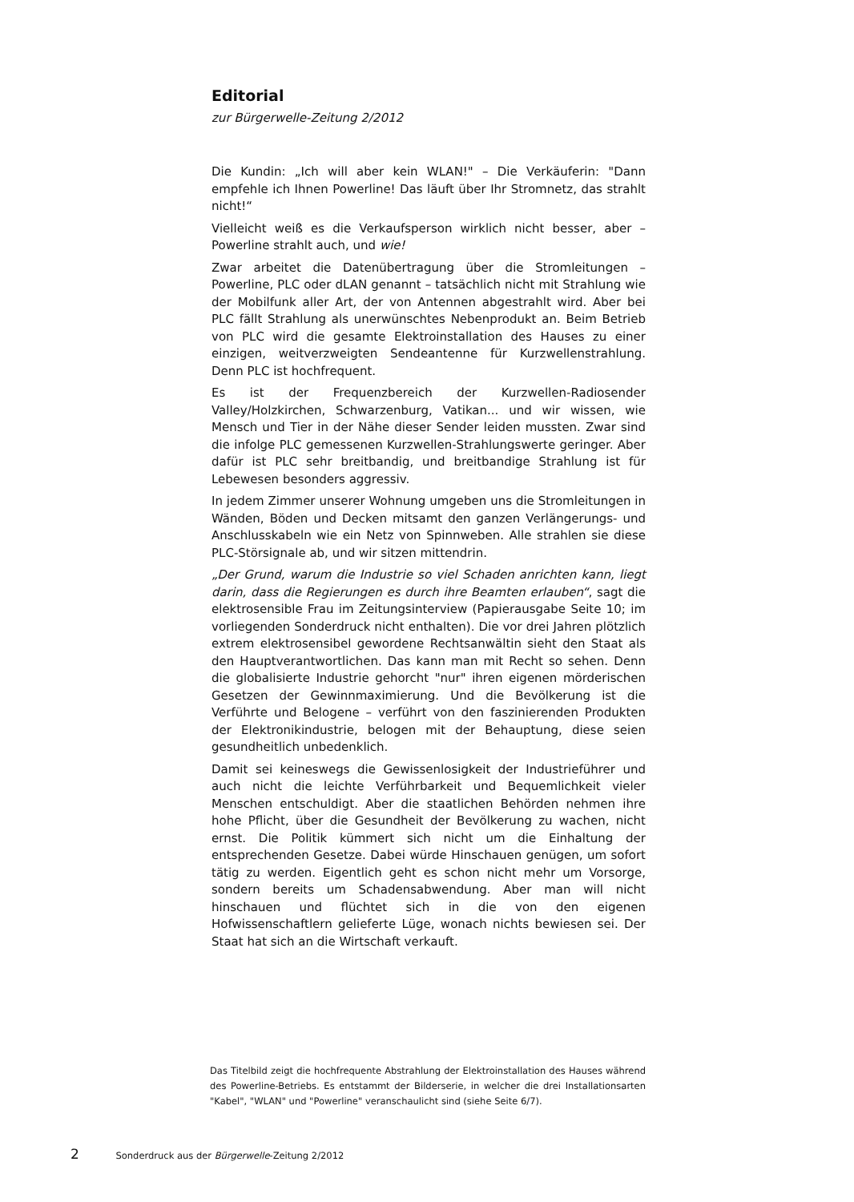Editorial
zur Bürgerwelle-Zeitung 2/2012
Die Kundin: „Ich will aber kein WLAN!" – Die Verkäuferin: "Dann empfehle ich Ihnen Powerline! Das läuft über Ihr Stromnetz, das strahlt nicht!“
Vielleicht weiß es die Verkaufsperson wirklich nicht besser, aber – Powerline strahlt auch, und wie!
Zwar arbeitet die Datenübertragung über die Stromleitungen – Powerline, PLC oder dLAN genannt – tatsächlich nicht mit Strahlung wie der Mobilfunk aller Art, der von Antennen abgestrahlt wird. Aber bei PLC fällt Strahlung als unerwünschtes Nebenprodukt an. Beim Betrieb von PLC wird die gesamte Elektroinstallation des Hauses zu einer einzigen, weitverzweigten Sendeantenne für Kurzwellenstrahlung. Denn PLC ist hochfrequent.
Es ist der Frequenzbereich der Kurzwellen-Radiosender Valley/Holzkirchen, Schwarzenburg, Vatikan... und wir wissen, wie Mensch und Tier in der Nähe dieser Sender leiden mussten. Zwar sind die infolge PLC gemessenen Kurzwellen-Strahlungswerte geringer. Aber dafür ist PLC sehr breitbandig, und breitbandige Strahlung ist für Lebewesen besonders aggressiv.
In jedem Zimmer unserer Wohnung umgeben uns die Stromleitungen in Wänden, Böden und Decken mitsamt den ganzen Verlängerungs- und Anschlusskabeln wie ein Netz von Spinnweben. Alle strahlen sie diese PLC-Störsignale ab, und wir sitzen mittendrin.
„Der Grund, warum die Industrie so viel Schaden anrichten kann, liegt darin, dass die Regierungen es durch ihre Beamten erlauben“, sagt die elektrosensible Frau im Zeitungsinterview (Papierausgabe Seite 10; im vorliegenden Sonderdruck nicht enthalten). Die vor drei Jahren plötzlich extrem elektrosensibel gewordene Rechtsanwältin sieht den Staat als den Hauptverantwortlichen. Das kann man mit Recht so sehen. Denn die globalisierte Industrie gehorcht "nur" ihren eigenen mörderischen Gesetzen der Gewinnmaximierung. Und die Bevölkerung ist die Verführte und Belogene – verführt von den faszinierenden Produkten der Elektronikindustrie, belogen mit der Behauptung, diese seien gesundheitlich unbedenklich.
Damit sei keineswegs die Gewissenlosigkeit der Industrieführer und auch nicht die leichte Verführbarkeit und Bequemlichkeit vieler Menschen entschuldigt. Aber die staatlichen Behörden nehmen ihre hohe Pflicht, über die Gesundheit der Bevölkerung zu wachen, nicht ernst. Die Politik kümmert sich nicht um die Einhaltung der entsprechenden Gesetze. Dabei würde Hinschauen genügen, um sofort tätig zu werden. Eigentlich geht es schon nicht mehr um Vorsorge, sondern bereits um Schadensabwendung. Aber man will nicht hinschauen und flüchtet sich in die von den eigenen Hofwissenschaftlern gelieferte Lüge, wonach nichts bewiesen sei. Der Staat hat sich an die Wirtschaft verkauft.
Das Titelbild zeigt die hochfrequente Abstrahlung der Elektroinstallation des Hauses während des Powerline-Betriebs. Es entstammt der Bilderserie, in welcher die drei Installationsarten "Kabel", "WLAN" und "Powerline" veranschaulicht sind (siehe Seite 6/7).
2 Sonderdruck aus der Bürgerwelle-Zeitung 2/2012